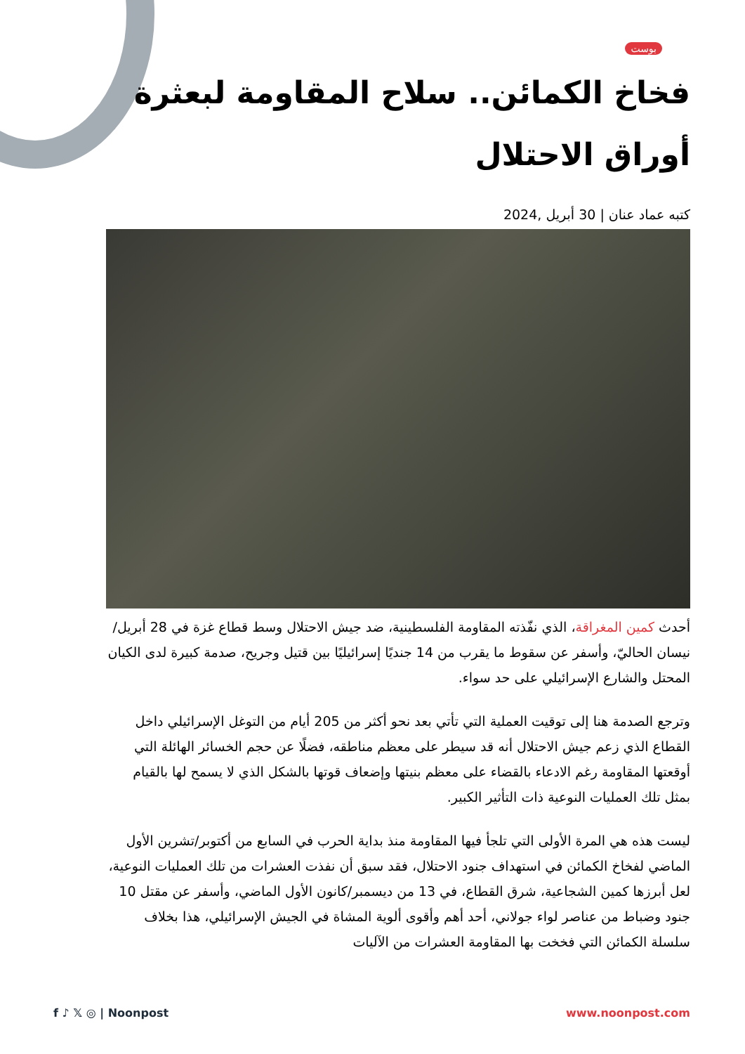بوست
فخاخ الكمائن.. سلاح المقاومة لبعثرة أوراق الاحتلال
كتبه عماد عنان | 30 أبريل ,2024
أحدث كمين المغراقة، الذي نفّذته المقاومة الفلسطينية، ضد جيش الاحتلال وسط قطاع غزة في 28 أبريل/نيسان الحاليّ، وأسفر عن سقوط ما يقرب من 14 جنديًا إسرائيليًا بين قتيل وجريح، صدمة كبيرة لدى الكيان المحتل والشارع الإسرائيلي على حد سواء.
وترجع الصدمة هنا إلى توقيت العملية التي تأتي بعد نحو أكثر من 205 أيام من التوغل الإسرائيلي داخل القطاع الذي زعم جيش الاحتلال أنه قد سيطر على معظم مناطقه، فضلًا عن حجم الخسائر الهائلة التي أوقعتها المقاومة رغم الادعاء بالقضاء على معظم بنيتها وإضعاف قوتها بالشكل الذي لا يسمح لها بالقيام بمثل تلك العمليات النوعية ذات التأثير الكبير.
ليست هذه هي المرة الأولى التي تلجأ فيها المقاومة منذ بداية الحرب في السابع من أكتوبر/تشرين الأول الماضي لفخاخ الكمائن في استهداف جنود الاحتلال، فقد سبق أن نفذت العشرات من تلك العمليات النوعية، لعل أبرزها كمين الشجاعية، شرق القطاع، في 13 من ديسمبر/كانون الأول الماضي، وأسفر عن مقتل 10 جنود وضباط من عناصر لواء جولاني، أحد أهم وأقوى ألوية المشاة في الجيش الإسرائيلي، هذا بخلاف سلسلة الكمائن التي فخخت بها المقاومة العشرات من الآليات
f ♪ 𝕏 ◎ | Noonpost www.noonpost.com